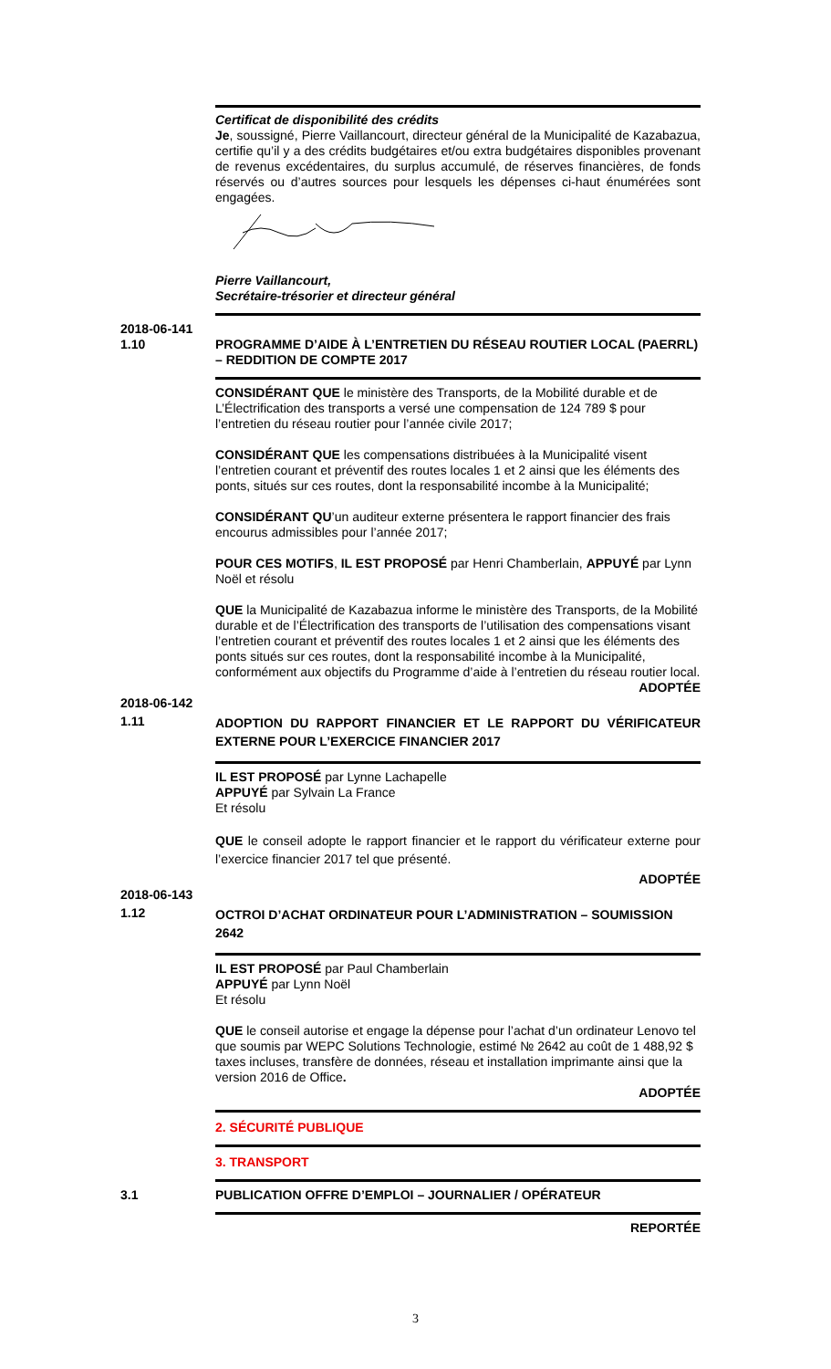Certificat de disponibilité des crédits
Je, soussigné, Pierre Vaillancourt, directeur général de la Municipalité de Kazabazua, certifie qu’il y a des crédits budgétaires et/ou extra budgétaires disponibles provenant de revenus excédentaires, du surplus accumulé, de réserves financières, de fonds réservés ou d’autres sources pour lesquels les dépenses ci-haut énumérées sont engagées.
Pierre Vaillancourt,
Secrétaire-trésorier et directeur général
2018-06-141
1.10 PROGRAMME D’AIDE À L’ENTRETIEN DU RÉSEAU ROUTIER LOCAL (PAERRL) – REDDITION DE COMPTE 2017
CONSIDÉRANT QUE le ministère des Transports, de la Mobilité durable et de L’Électrification des transports a versé une compensation de 124 789 $ pour l’entretien du réseau routier pour l’année civile 2017;
CONSIDÉRANT QUE les compensations distribuées à la Municipalité visent l’entretien courant et préventif des routes locales 1 et 2 ainsi que les éléments des ponts, situés sur ces routes, dont la responsabilité incombe à la Municipalité;
CONSIDÉRANT QU’un auditeur externe présentera le rapport financier des frais encourus admissibles pour l’année 2017;
POUR CES MOTIFS, IL EST PROPOSÉ par Henri Chamberlain, APPUYÉ par Lynn Noël et résolu
QUE la Municipalité de Kazabazua informe le ministère des Transports, de la Mobilité durable et de l’Électrification des transports de l’utilisation des compensations visant l’entretien courant et préventif des routes locales 1 et 2 ainsi que les éléments des ponts situés sur ces routes, dont la responsabilité incombe à la Municipalité, conformément aux objectifs du Programme d’aide à l’entretien du réseau routier local.
ADOPTÉE
2018-06-142
1.11
ADOPTION DU RAPPORT FINANCIER ET LE RAPPORT DU VÉRIFICATEUR EXTERNE POUR L’EXERCICE FINANCIER 2017
IL EST PROPOSÉ par Lynne Lachapelle
APPUYÉ par Sylvain La France
Et résolu
QUE le conseil adopte le rapport financier et le rapport du vérificateur externe pour l’exercice financier 2017 tel que présenté.
ADOPTÉE
2018-06-143
1.12
OCTROI D’ACHAT ORDINATEUR POUR L’ADMINISTRATION – SOUMISSION 2642
IL EST PROPOSÉ par Paul Chamberlain
APPUYÉ par Lynn Noël
Et résolu
QUE le conseil autorise et engage la dépense pour l’achat d’un ordinateur Lenovo tel que soumis par WEPC Solutions Technologie, estimé № 2642 au coût de 1 488,92 $ taxes incluses, transfère de données, réseau et installation imprimante ainsi que la version 2016 de Office.
ADOPTÉE
2. SÉCURITÉ PUBLIQUE
3. TRANSPORT
3.1 PUBLICATION OFFRE D’EMPLOI – JOURNALIER / OPÉRATEUR
REPORTÉE
3